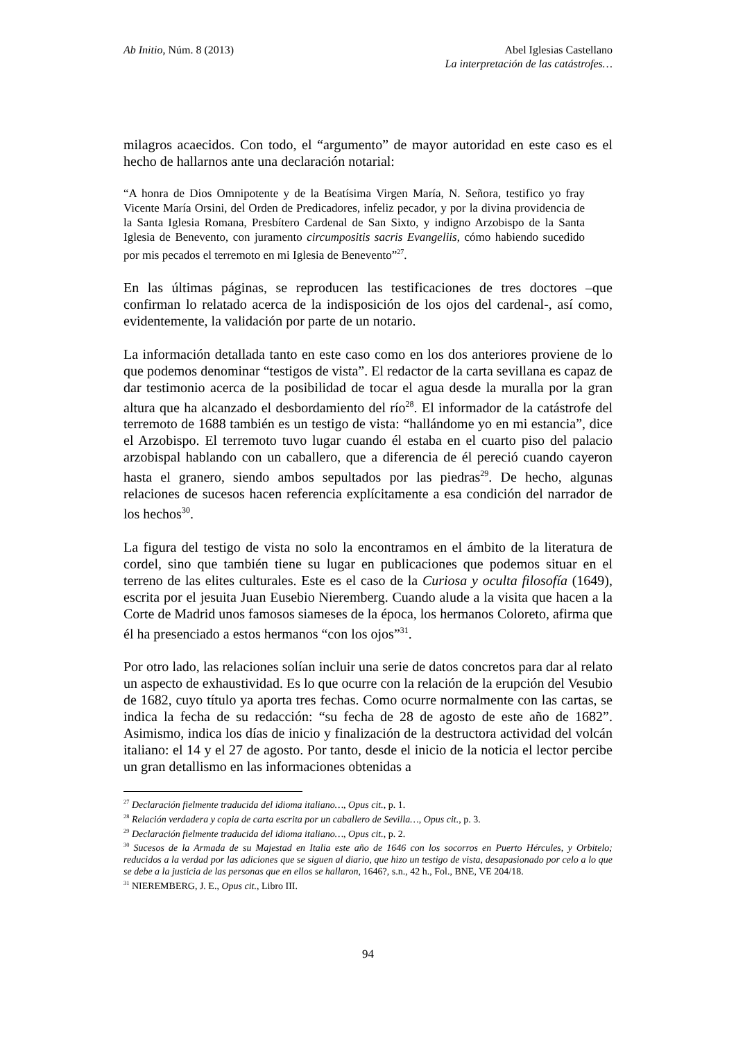Ab Initio, Núm. 8 (2013) Abel Iglesias Castellano
La interpretación de las catástrofes…
milagros acaecidos. Con todo, el “argumento” de mayor autoridad en este caso es el hecho de hallarnos ante una declaración notarial:
“A honra de Dios Omnipotente y de la Beatísima Virgen María, N. Señora, testifico yo fray Vicente María Orsini, del Orden de Predicadores, infeliz pecador, y por la divina providencia de la Santa Iglesia Romana, Presbítero Cardenal de San Sixto, y indigno Arzobispo de la Santa Iglesia de Benevento, con juramento circumpositis sacris Evangeliis, cómo habiendo sucedido por mis pecados el terremoto en mi Iglesia de Benevento”<sup>27</sup>.
En las últimas páginas, se reproducen las testificaciones de tres doctores –que confirman lo relatado acerca de la indisposición de los ojos del cardenal-, así como, evidentemente, la validación por parte de un notario.
La información detallada tanto en este caso como en los dos anteriores proviene de lo que podemos denominar “testigos de vista”. El redactor de la carta sevillana es capaz de dar testimonio acerca de la posibilidad de tocar el agua desde la muralla por la gran altura que ha alcanzado el desbordamiento del río<sup>28</sup>. El informador de la catástrofe del terremoto de 1688 también es un testigo de vista: “hallándome yo en mi estancia”, dice el Arzobispo. El terremoto tuvo lugar cuando él estaba en el cuarto piso del palacio arzobispal hablando con un caballero, que a diferencia de él pereció cuando cayeron hasta el granero, siendo ambos sepultados por las piedras<sup>29</sup>. De hecho, algunas relaciones de sucesos hacen referencia explícitamente a esa condición del narrador de los hechos<sup>30</sup>.
La figura del testigo de vista no solo la encontramos en el ámbito de la literatura de cordel, sino que también tiene su lugar en publicaciones que podemos situar en el terreno de las elites culturales. Este es el caso de la Curiosa y oculta filosofía (1649), escrita por el jesuita Juan Eusebio Nieremberg. Cuando alude a la visita que hacen a la Corte de Madrid unos famosos siameses de la época, los hermanos Coloreto, afirma que él ha presenciado a estos hermanos “con los ojos”<sup>31</sup>.
Por otro lado, las relaciones solían incluir una serie de datos concretos para dar al relato un aspecto de exhaustividad. Es lo que ocurre con la relación de la erupción del Vesubio de 1682, cuyo título ya aporta tres fechas. Como ocurre normalmente con las cartas, se indica la fecha de su redacción: “su fecha de 28 de agosto de este año de 1682”. Asimismo, indica los días de inicio y finalización de la destructora actividad del volcán italiano: el 14 y el 27 de agosto. Por tanto, desde el inicio de la noticia el lector percibe un gran detallismo en las informaciones obtenidas a
<sup>27</sup> Declaración fielmente traducida del idioma italiano…, Opus cit., p. 1.
<sup>28</sup> Relación verdadera y copia de carta escrita por un caballero de Sevilla…, Opus cit., p. 3.
<sup>29</sup> Declaración fielmente traducida del idioma italiano…, Opus cit., p. 2.
<sup>30</sup> Sucesos de la Armada de su Majestad en Italia este año de 1646 con los socorros en Puerto Hércules, y Orbitelo; reducidos a la verdad por las adiciones que se siguen al diario, que hizo un testigo de vista, desapasionado por celo a lo que se debe a la justicia de las personas que en ellos se hallaron, 1646?, s.n., 42 h., Fol., BNE, VE 204/18.
<sup>31</sup> NIEREMBERG, J. E., Opus cit., Libro III.
94